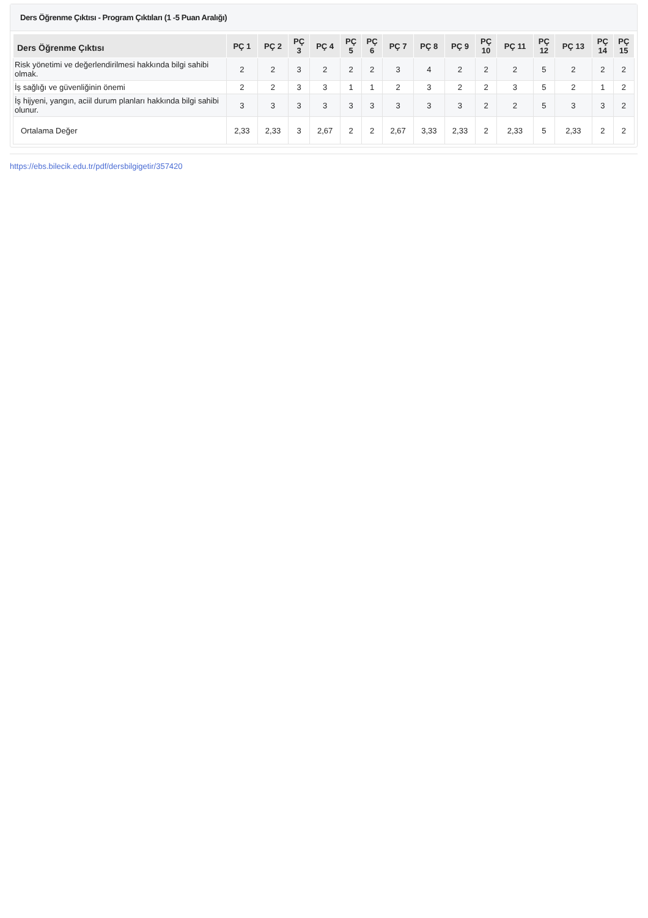Ders Öğrenme Çıktısı - Program Çıktıları (1 -5 Puan Aralığı)
| Ders Öğrenme Çıktısı | PÇ 1 | PÇ 2 | PÇ 3 | PÇ 4 | PÇ 5 | PÇ 6 | PÇ 7 | PÇ 8 | PÇ 9 | PÇ 10 | PÇ 11 | PÇ 12 | PÇ 13 | PÇ 14 | PÇ 15 |
| --- | --- | --- | --- | --- | --- | --- | --- | --- | --- | --- | --- | --- | --- | --- | --- |
| Risk yönetimi ve değerlendirilmesi hakkında bilgi sahibi olmak. | 2 | 2 | 3 | 2 | 2 | 2 | 3 | 4 | 2 | 2 | 2 | 5 | 2 | 2 | 2 |
| İş sağlığı ve güvenliğinin önemi | 2 | 2 | 3 | 3 | 1 | 1 | 2 | 3 | 2 | 2 | 3 | 5 | 2 | 1 | 2 |
| İş hijyeni, yangın, aciil durum planları hakkında bilgi sahibi olunur. | 3 | 3 | 3 | 3 | 3 | 3 | 3 | 3 | 3 | 2 | 2 | 5 | 3 | 3 | 2 |
| Ortalama Değer | 2,33 | 2,33 | 3 | 2,67 | 2 | 2 | 2,67 | 3,33 | 2,33 | 2 | 2,33 | 5 | 2,33 | 2 | 2 |
https://ebs.bilecik.edu.tr/pdf/dersbilgigetir/357420